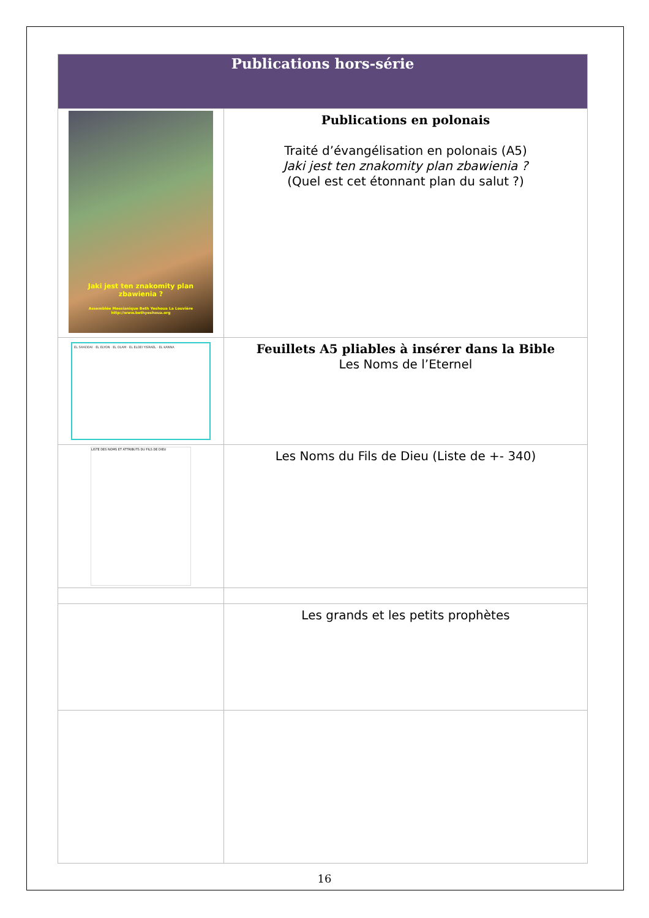| Publications hors-série | |
| --- | --- |
| Jaki jest ten znakomity plan zbawienia ? Assemblée Messianique Beth Yeshoua La Louvière http://www.bethyeshoua.org | Publications en polonais Traité d’évangélisation en polonais (A5) Jaki jest ten znakomity plan zbawienia ? (Quel est cet étonnant plan du salut ?) |
| EL SHADDAI · EL ELYON · EL OLAM · EL ELOEI YISRAEL · EL KANNA | Feuillets A5 pliables à insérer dans la Bible Les Noms de l’Eternel |
| LISTE DES NOMS ET ATTRIBUTS DU FILS DE DIEU | Les Noms du Fils de Dieu (Liste de +- 340) |
| | Les grands et les petits prophètes |
16